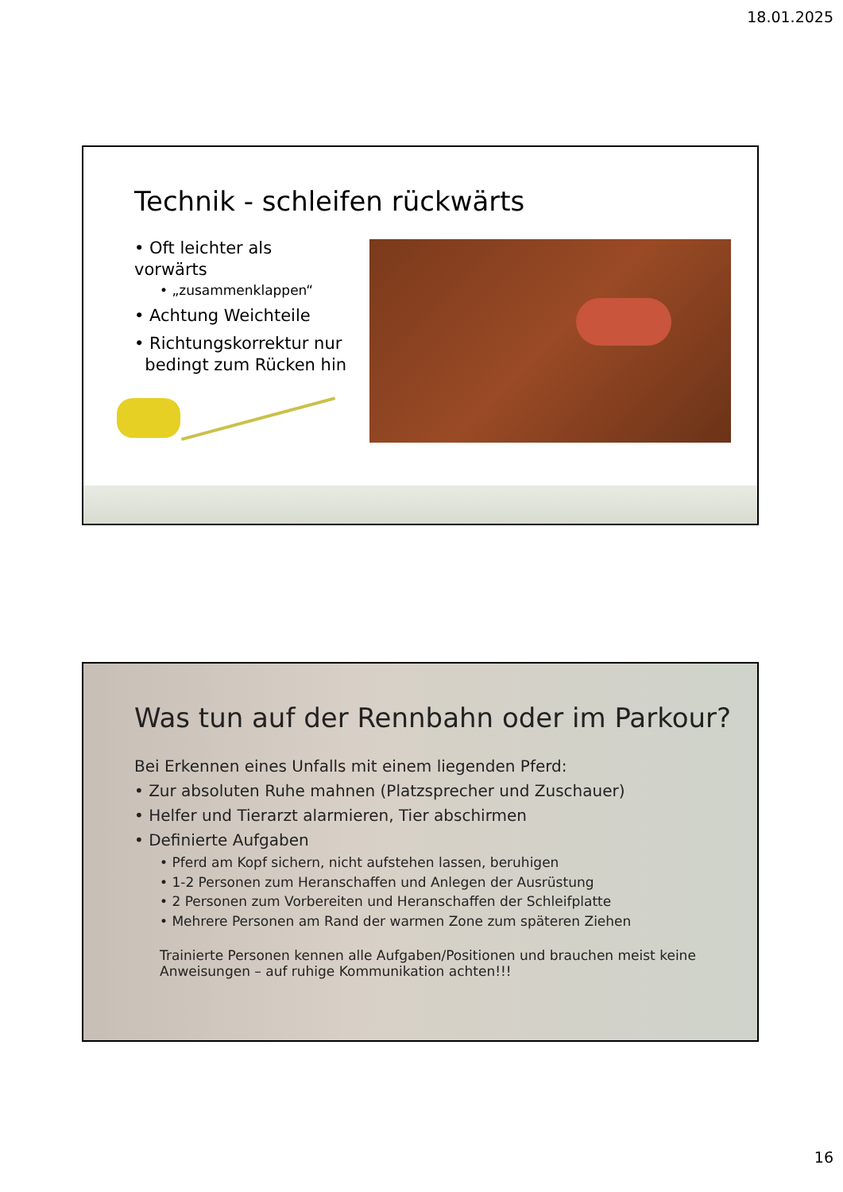18.01.2025
Technik - schleifen rückwärts
• Oft leichter als vorwärts
• „zusammenklappen“
• Achtung Weichteile
• Richtungskorrektur nur
bedingt zum Rücken hin
Was tun auf der Rennbahn oder im Parkour?
Bei Erkennen eines Unfalls mit einem liegenden Pferd:
• Zur absoluten Ruhe mahnen (Platzsprecher und Zuschauer)
• Helfer und Tierarzt alarmieren, Tier abschirmen
• Definierte Aufgaben
• Pferd am Kopf sichern, nicht aufstehen lassen, beruhigen
• 1-2 Personen zum Heranschaffen und Anlegen der Ausrüstung
• 2 Personen zum Vorbereiten und Heranschaffen der Schleifplatte
• Mehrere Personen am Rand der warmen Zone zum späteren Ziehen
Trainierte Personen kennen alle Aufgaben/Positionen und brauchen meist keine Anweisungen – auf ruhige Kommunikation achten!!!
16